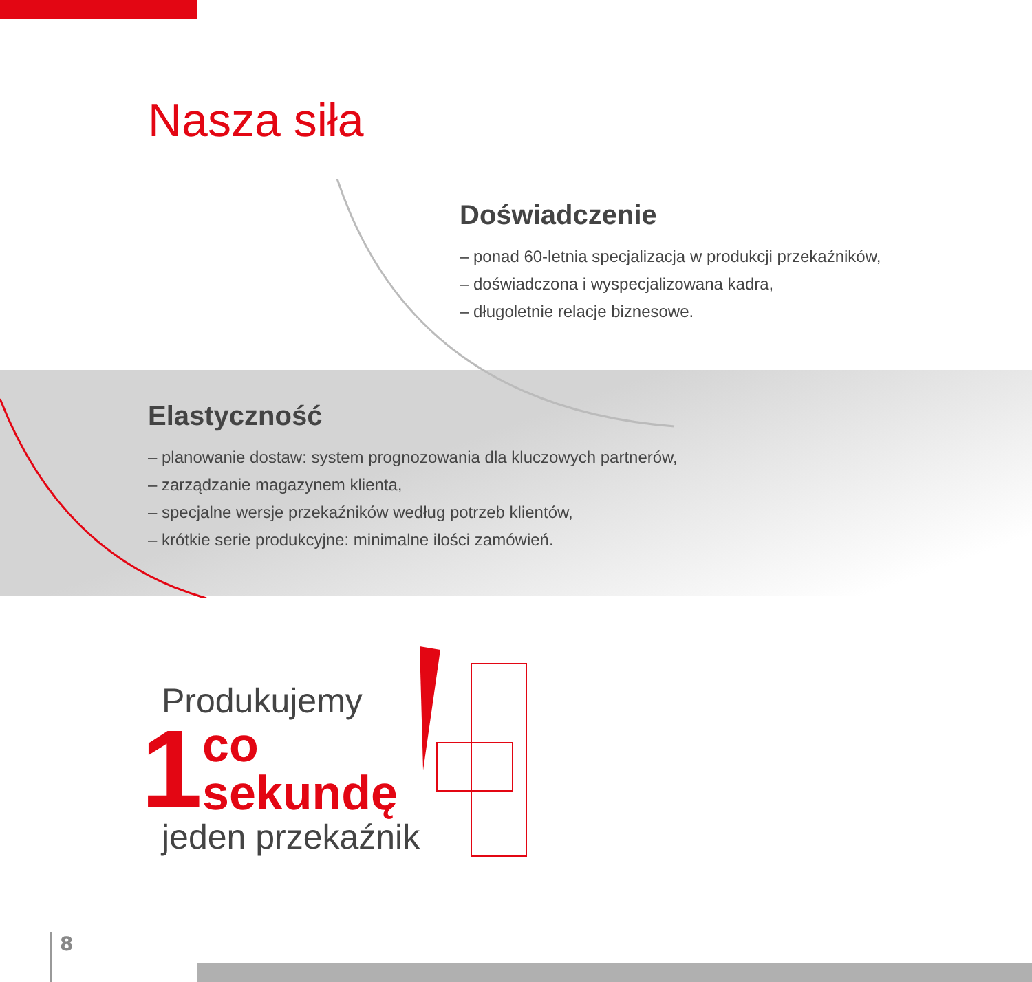Nasza siła
Doświadczenie
– ponad 60-letnia specjalizacja w produkcji przekaźników,
– doświadczona i wyspecjalizowana kadra,
– długoletnie relacje biznesowe.
Elastyczność
– planowanie dostaw: system prognozowania dla kluczowych partnerów,
– zarządzanie magazynem klienta,
– specjalne wersje przekaźników według potrzeb klientów,
– krótkie serie produkcyjne: minimalne ilości zamówień.
Produkujemy
1
co
sekundę
jeden przekaźnik
8